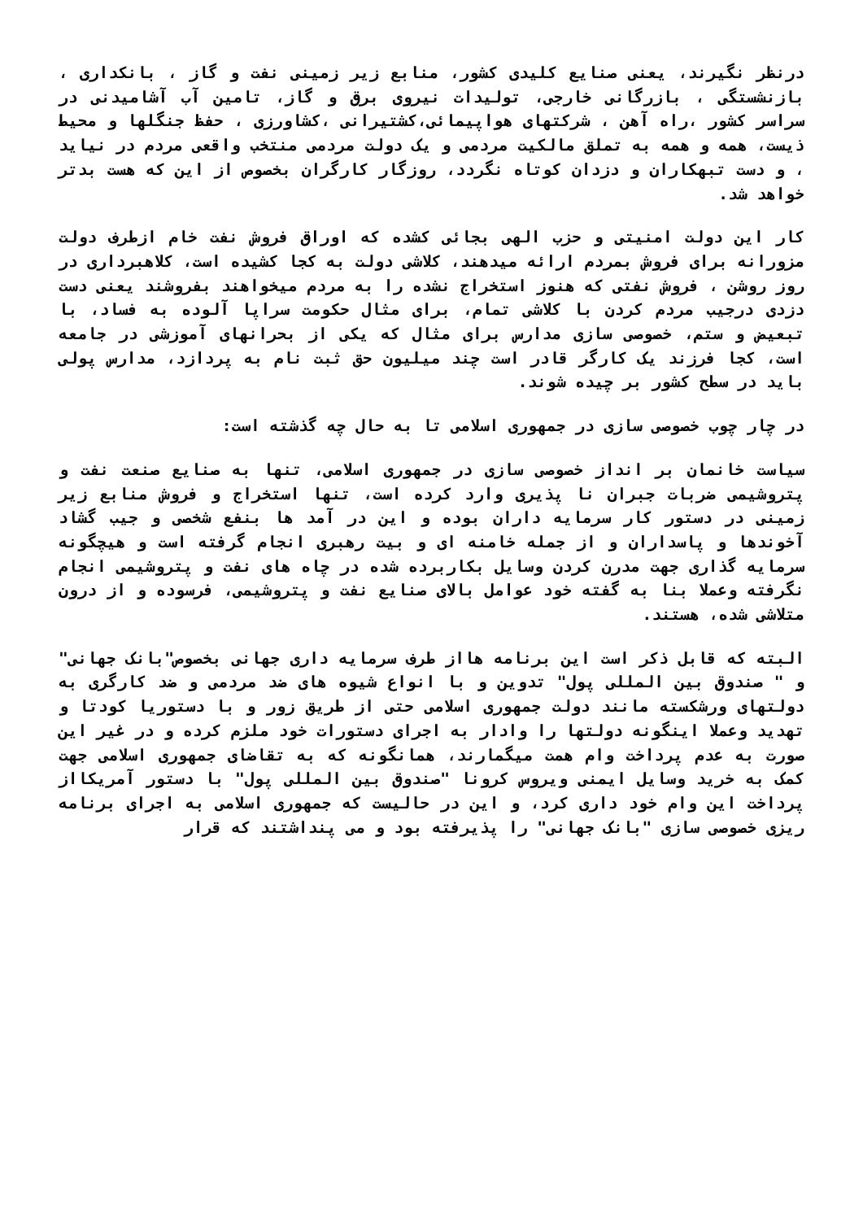درنظر نگیرند، یعنی صنایع کلیدی کشور، منابع زیر زمینی نفت و گاز ، بانکداری ، بازنشستگی ، بازرگانی خارجی، تولیدات نیروی برق و گاز، تامین آب آشامیدنی در سراسر کشور ،راه آهن ، شرکتهای هواپیمائی،کشتیرانی ،کشاورزی ، حفظ جنگلها و محیط ذیست، همه و همه به تملق مالکیت مردمی و یک دولت مردمی منتخب واقعی مردم در نیاید ، و دست تبهکاران و دزدان کوتاه نگردد، روزگار کارگران بخصوص از این که هست بدتر خواهد شد.
کار این دولت امنیتی و حزب الهی بجائی کشده که اوراق فروش نفت خام ازطرف دولت مزورانه برای فروش بمردم ارائه میدهند، کلاشی دولت به کجا کشیده است، کلاهبرداری در روز روشن ، فروش نفتی که هنوز استخراج نشده را به مردم میخواهند بفروشند یعنی دست دزدی درجیب مردم کردن با کلاشی تمام، برای مثال حکومت سراپا آلوده به فساد، با تبعیض و ستم، خصوصی سازی مدارس برای مثال که یکی از بحرانهای آموزشی در جامعه است، کجا فرزند یک کارگر قادر است چند میلیون حق ثبت نام به پردازد، مدارس پولی باید در سطح کشور بر چیده شوند.
در چار چوب خصوصی سازی در جمهوری اسلامی تا به حال چه گذشته است:
سیاست خانمان بر انداز خصوصی سازی در جمهوری اسلامی، تنها به صنایع صنعت نفت و پتروشیمی ضربات جبران نا پذیری وارد کرده است، تنها استخراج و فروش منابع زیر زمینی در دستور کار سرمایه داران بوده و این در آمد ها بنفع شخصی و جیب گشاد آخوندها و پاسداران و از جمله خامنه ای و بیت رهبری انجام گرفته است و هیچگونه سرمایه گذاری جهت مدرن کردن وسایل بکاربرده شده در چاه های نفت و پتروشیمی انجام نگرفته وعملا بنا به گفته خود عوامل بالای صنایع نفت و پتروشیمی، فرسوده و از درون متلاشی شده، هستند.
البته که قابل ذکر است این برنامه هااز طرف سرمایه داری جهانی بخصوص"بانک جهانی" و " صندوق بین المللی پول" تدوین و با انواع شیوه های ضد مردمی و ضد کارگری به دولتهای ورشکسته مانند دولت جمهوری اسلامی حتی از طریق زور و با دستوریا کودتا و تهدید وعملا اینگونه دولتها را وادار به اجرای دستورات خود ملزم کرده و در غیر این صورت به عدم پرداخت وام همت میگمارند، همانگونه که به تقاضای جمهوری اسلامی جهت کمک به خرید وسایل ایمنی ویروس کرونا "صندوق بین المللی پول" با دستور آمریکااز پرداخت این وام خود داری کرد، و این در حالیست که جمهوری اسلامی به اجرای برنامه ریزی خصوصی سازی "بانک جهانی" را پذیرفته بود و می پنداشتند که قرار